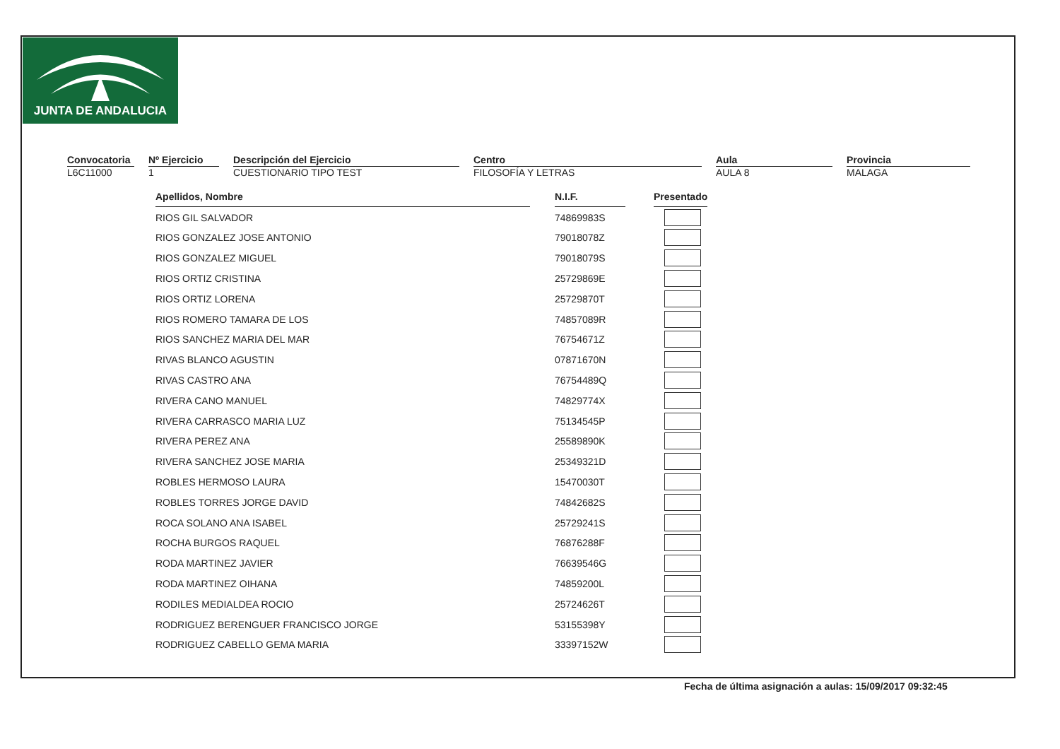JUNTA DE ANDALUCIA
Convocatoria
L6C11000
Nº Ejercicio
1
Descripción del Ejercicio
CUESTIONARIO TIPO TEST
Centro
FILOSOFÍA Y LETRAS
Aula
AULA 8
Provincia
MALAGA
| Apellidos, Nombre | | N.I.F. | | Presentado |
| RIOS GIL SALVADOR | | 74869983S | | |
| RIOS GONZALEZ JOSE ANTONIO | | 79018078Z | | |
| RIOS GONZALEZ MIGUEL | | 79018079S | | |
| RIOS ORTIZ CRISTINA | | 25729869E | | |
| RIOS ORTIZ LORENA | | 25729870T | | |
| RIOS ROMERO TAMARA DE LOS | | 74857089R | | |
| RIOS SANCHEZ MARIA DEL MAR | | 76754671Z | | |
| RIVAS BLANCO AGUSTIN | | 07871670N | | |
| RIVAS CASTRO ANA | | 76754489Q | | |
| RIVERA CANO MANUEL | | 74829774X | | |
| RIVERA CARRASCO MARIA LUZ | | 75134545P | | |
| RIVERA PEREZ ANA | | 25589890K | | |
| RIVERA SANCHEZ JOSE MARIA | | 25349321D | | |
| ROBLES HERMOSO LAURA | | 15470030T | | |
| ROBLES TORRES JORGE DAVID | | 74842682S | | |
| ROCA SOLANO ANA ISABEL | | 25729241S | | |
| ROCHA BURGOS RAQUEL | | 76876288F | | |
| RODA MARTINEZ JAVIER | | 76639546G | | |
| RODA MARTINEZ OIHANA | | 74859200L | | |
| RODILES MEDIALDEA ROCIO | | 25724626T | | |
| RODRIGUEZ BERENGUER FRANCISCO JORGE | | 53155398Y | | |
| RODRIGUEZ CABELLO GEMA MARIA | | 33397152W | | |
Fecha de última asignación a aulas: 15/09/2017 09:32:45